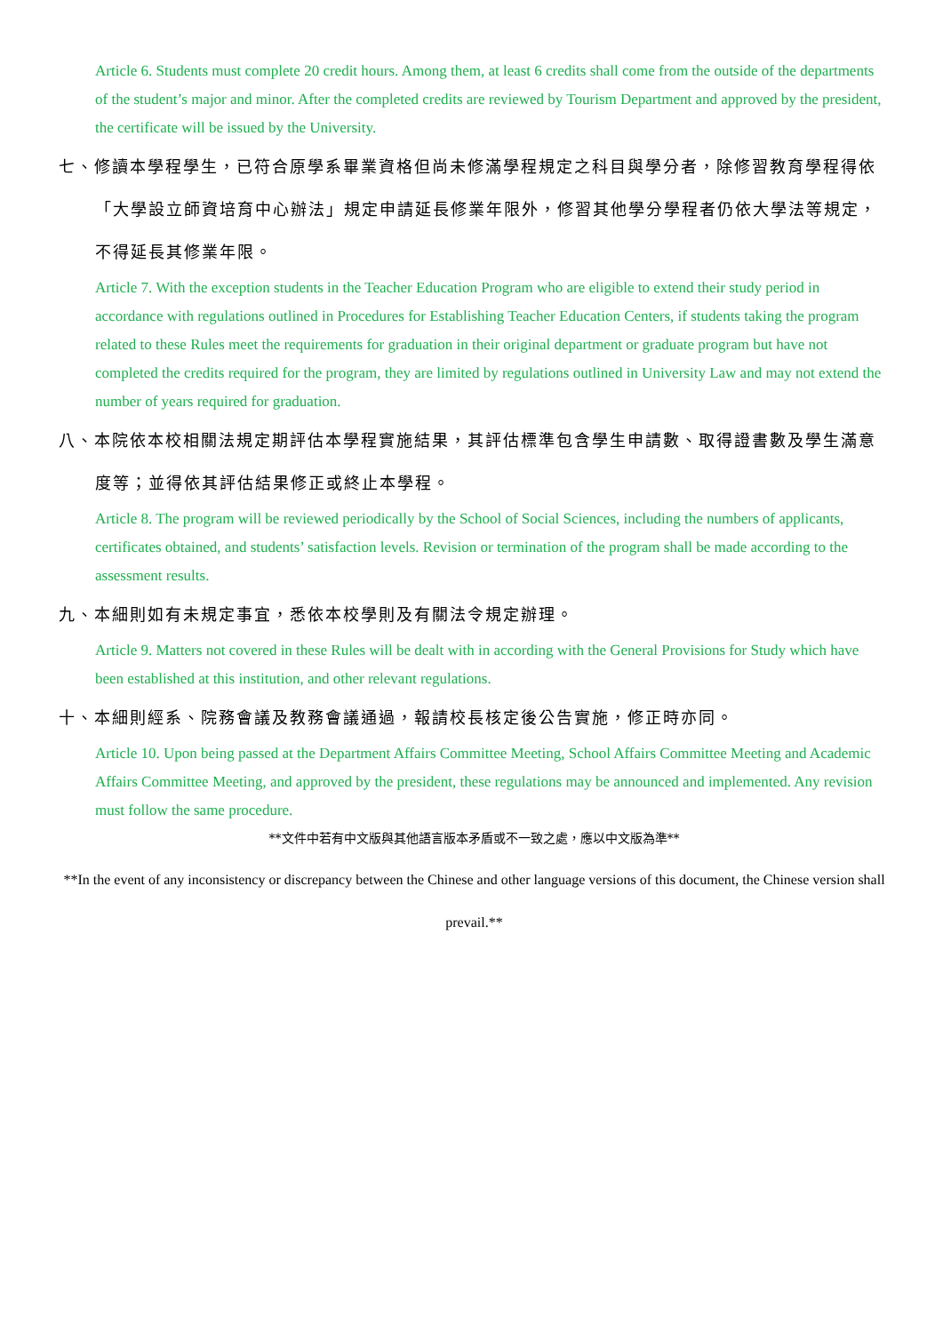Article 6. Students must complete 20 credit hours. Among them, at least 6 credits shall come from the outside of the departments of the student’s major and minor. After the completed credits are reviewed by Tourism Department and approved by the president, the certificate will be issued by the University.
七、修讀本學程學生，已符合原學系畢業資格但尚未修滿學程規定之科目與學分者，除修習教育學程得依「大學設立師資培育中心辦法」規定申請延長修業年限外，修習其他學分學程者仍依大學法等規定，不得延長其修業年限。
Article 7. With the exception students in the Teacher Education Program who are eligible to extend their study period in accordance with regulations outlined in Procedures for Establishing Teacher Education Centers, if students taking the program related to these Rules meet the requirements for graduation in their original department or graduate program but have not completed the credits required for the program, they are limited by regulations outlined in University Law and may not extend the number of years required for graduation.
八、本院依本校相關法規定期評估本學程實施結果，其評估標準包含學生申請數、取得證書數及學生滿意度等；並得依其評估結果修正或終止本學程。
Article 8. The program will be reviewed periodically by the School of Social Sciences, including the numbers of applicants, certificates obtained, and students’ satisfaction levels. Revision or termination of the program shall be made according to the assessment results.
九、本細則如有未規定事宜，悉依本校學則及有關法令規定辦理。
Article 9. Matters not covered in these Rules will be dealt with in according with the General Provisions for Study which have been established at this institution, and other relevant regulations.
十、本細則經系、院務會議及教務會議通過，報請校長核定後公告實施，修正時亦同。
Article 10. Upon being passed at the Department Affairs Committee Meeting, School Affairs Committee Meeting and Academic Affairs Committee Meeting, and approved by the president, these regulations may be announced and implemented. Any revision must follow the same procedure.
**文件中若有中文版與其他語言版本矛盾或不一致之處，應以中文版為準**
**In the event of any inconsistency or discrepancy between the Chinese and other language versions of this document, the Chinese version shall prevail.**